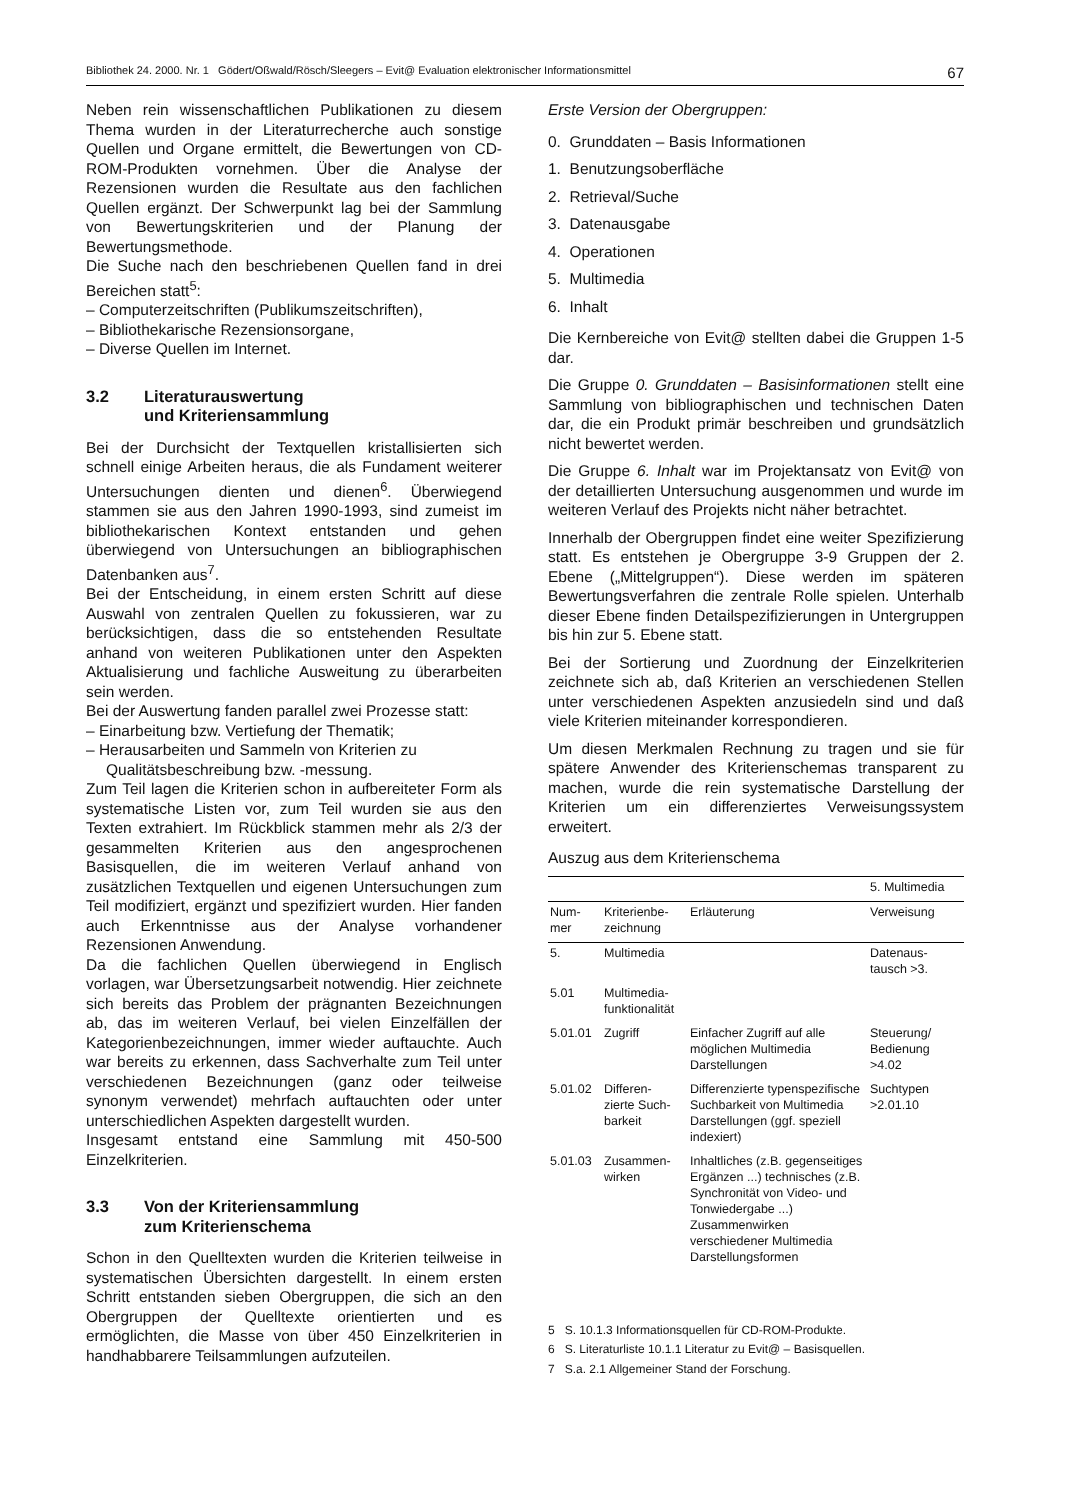Bibliothek 24. 2000. Nr. 1 Gödert/Oßwald/Rösch/Sleegers – Evit@ Evaluation elektronischer Informationsmittel 67
Neben rein wissenschaftlichen Publikationen zu diesem Thema wurden in der Literaturrecherche auch sonstige Quellen und Organe ermittelt, die Bewertungen von CD-ROM-Produkten vornehmen. Über die Analyse der Rezensionen wurden die Resultate aus den fachlichen Quellen ergänzt. Der Schwerpunkt lag bei der Sammlung von Bewertungskriterien und der Planung der Bewertungsmethode.
Die Suche nach den beschriebenen Quellen fand in drei Bereichen statt<sup>5</sup>:
– Computerzeitschriften (Publikumszeitschriften),
– Bibliothekarische Rezensionsorgane,
– Diverse Quellen im Internet.
3.2 Literaturauswertung
und Kriteriensammlung
Bei der Durchsicht der Textquellen kristallisierten sich schnell einige Arbeiten heraus, die als Fundament weiterer Untersuchungen dienten und dienen<sup>6</sup>. Überwiegend stammen sie aus den Jahren 1990-1993, sind zumeist im bibliothekarischen Kontext entstanden und gehen überwiegend von Untersuchungen an bibliographischen Datenbanken aus<sup>7</sup>.
Bei der Entscheidung, in einem ersten Schritt auf diese Auswahl von zentralen Quellen zu fokussieren, war zu berücksichtigen, dass die so entstehenden Resultate anhand von weiteren Publikationen unter den Aspekten Aktualisierung und fachliche Ausweitung zu überarbeiten sein werden.
Bei der Auswertung fanden parallel zwei Prozesse statt:
– Einarbeitung bzw. Vertiefung der Thematik;
– Herausarbeiten und Sammeln von Kriterien zu Qualitätsbeschreibung bzw. -messung.
Zum Teil lagen die Kriterien schon in aufbereiteter Form als systematische Listen vor, zum Teil wurden sie aus den Texten extrahiert. Im Rückblick stammen mehr als 2/3 der gesammelten Kriterien aus den angesprochenen Basisquellen, die im weiteren Verlauf anhand von zusätzlichen Textquellen und eigenen Untersuchungen zum Teil modifiziert, ergänzt und spezifiziert wurden. Hier fanden auch Erkenntnisse aus der Analyse vorhandener Rezensionen Anwendung.
Da die fachlichen Quellen überwiegend in Englisch vorlagen, war Übersetzungsarbeit notwendig. Hier zeichnete sich bereits das Problem der prägnanten Bezeichnungen ab, das im weiteren Verlauf, bei vielen Einzelfällen der Kategorienbezeichnungen, immer wieder auftauchte. Auch war bereits zu erkennen, dass Sachverhalte zum Teil unter verschiedenen Bezeichnungen (ganz oder teilweise synonym verwendet) mehrfach auftauchten oder unter unterschiedlichen Aspekten dargestellt wurden.
Insgesamt entstand eine Sammlung mit 450-500 Einzelkriterien.
3.3 Von der Kriteriensammlung
zum Kriterienschema
Schon in den Quelltexten wurden die Kriterien teilweise in systematischen Übersichten dargestellt. In einem ersten Schritt entstanden sieben Obergruppen, die sich an den Obergruppen der Quelltexte orientierten und es ermöglichten, die Masse von über 450 Einzelkriterien in handhabbarere Teilsammlungen aufzuteilen.
Erste Version der Obergruppen:
0. Grunddaten – Basis Informationen
1. Benutzungsoberfläche
2. Retrieval/Suche
3. Datenausgabe
4. Operationen
5. Multimedia
6. Inhalt
Die Kernbereiche von Evit@ stellten dabei die Gruppen 1-5 dar.
Die Gruppe 0. Grunddaten – Basisinformationen stellt eine Sammlung von bibliographischen und technischen Daten dar, die ein Produkt primär beschreiben und grundsätzlich nicht bewertet werden.
Die Gruppe 6. Inhalt war im Projektansatz von Evit@ von der detaillierten Untersuchung ausgenommen und wurde im weiteren Verlauf des Projekts nicht näher betrachtet.
Innerhalb der Obergruppen findet eine weiter Spezifizierung statt. Es entstehen je Obergruppe 3-9 Gruppen der 2. Ebene („Mittelgruppen“). Diese werden im späteren Bewertungsverfahren die zentrale Rolle spielen. Unterhalb dieser Ebene finden Detailspezifizierungen in Untergruppen bis hin zur 5. Ebene statt.
Bei der Sortierung und Zuordnung der Einzelkriterien zeichnete sich ab, daß Kriterien an verschiedenen Stellen unter verschiedenen Aspekten anzusiedeln sind und daß viele Kriterien miteinander korrespondieren.
Um diesen Merkmalen Rechnung zu tragen und sie für spätere Anwender des Kriterienschemas transparent zu machen, wurde die rein systematische Darstellung der Kriterien um ein differenziertes Verweisungssystem erweitert.
Auszug aus dem Kriterienschema
| | | | 5. Multimedia |
| Num- mer | Kriterienbe- zeichnung | Erläuterung | Verweisung |
| 5. | Multimedia | | Datenaus- tausch >3. |
| 5.01 | Multimedia- funktionalität | | |
| 5.01.01 | Zugriff | Einfacher Zugriff auf alle möglichen Multimedia Darstellungen | Steuerung/ Bedienung >4.02 |
| 5.01.02 | Differen- zierte Such- barkeit | Differenzierte typenspezifische Suchbarkeit von Multimedia Darstellungen (ggf. speziell indexiert) | Suchtypen >2.01.10 |
| 5.01.03 | Zusammen- wirken | Inhaltliches (z.B. gegenseitiges Ergänzen ...) technisches (z.B. Synchronität von Video- und Tonwiedergabe ...) Zusammenwirken verschiedener Multimedia Darstellungsformen | |
5 S. 10.1.3 Informationsquellen für CD-ROM-Produkte.
6 S. Literaturliste 10.1.1 Literatur zu Evit@ – Basisquellen.
7 S.a. 2.1 Allgemeiner Stand der Forschung.